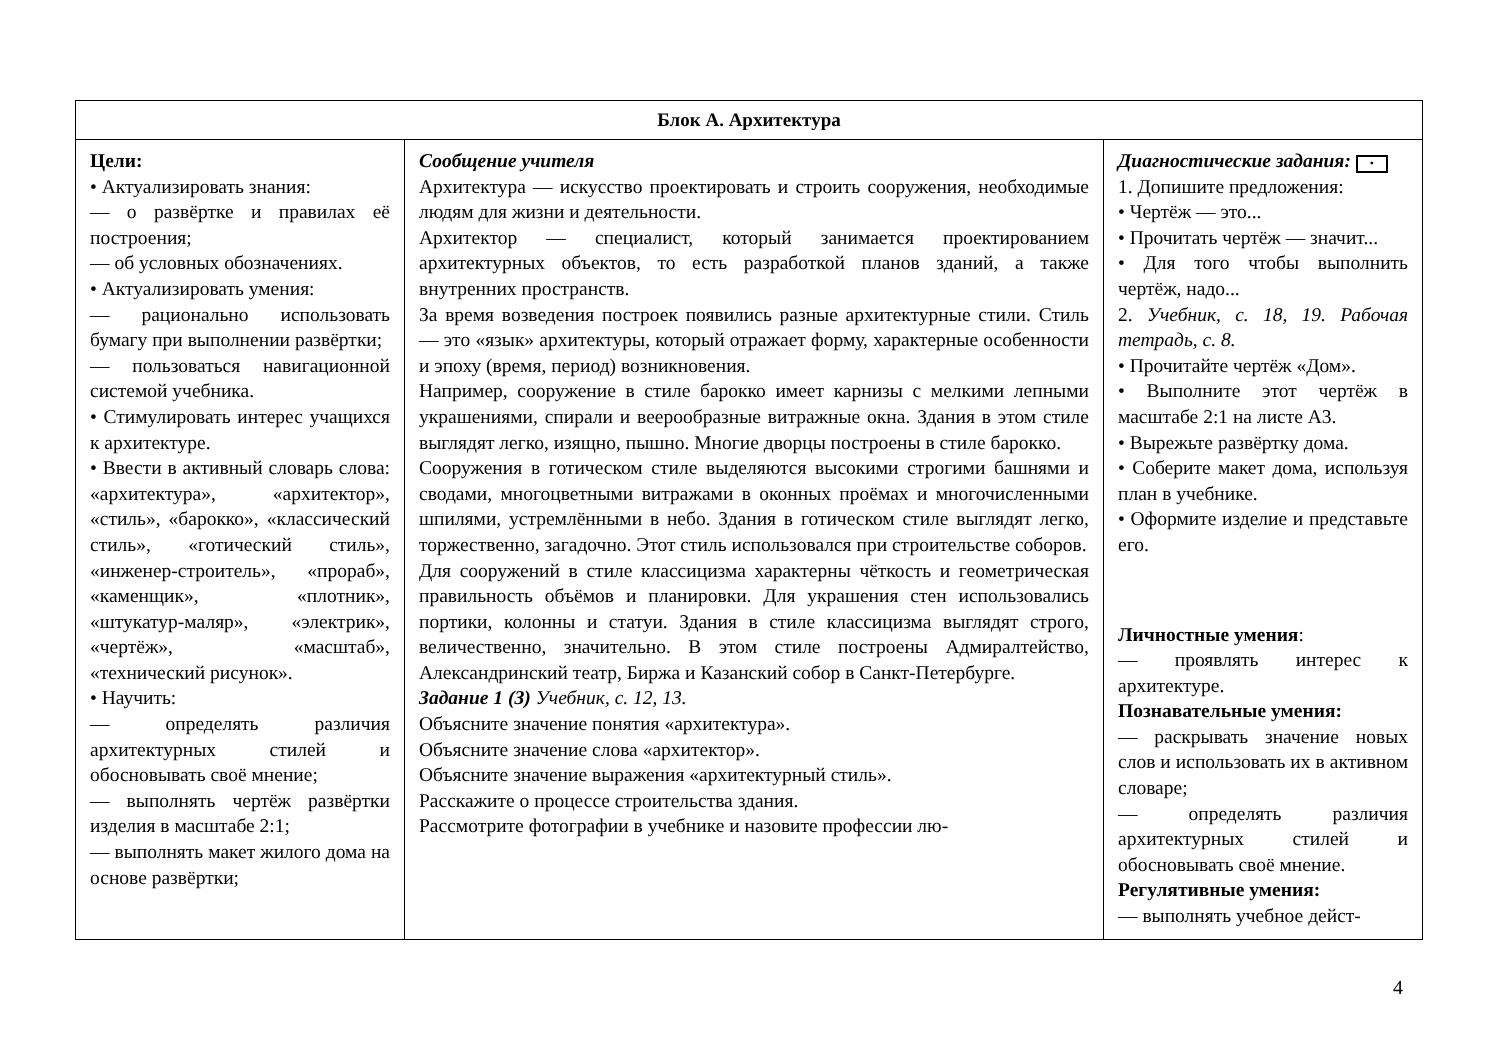| Блок А. Архитектура | | |
| --- | --- | --- |
| Цели: • Актуализировать знания: — о развёртке и правилах её построения; — об условных обозначениях. • Актуализировать умения: — рационально использовать бумагу при выполнении развёртки; — пользоваться навигационной системой учебника. • Стимулировать интерес учащихся к архитектуре. • Ввести в активный словарь слова: «архитектура», «архитектор», «стиль», «барокко», «классический стиль», «готический стиль», «инженер-строитель», «прораб», «каменщик», «плотник», «штукатур-маляр», «электрик», «чертёж», «масштаб», «технический рисунок». • Научить: — определять различия архитектурных стилей и обосновывать своё мнение; — выполнять чертёж развёртки изделия в масштабе 2:1; — выполнять макет жилого дома на основе развёртки; | Сообщение учителя Архитектура — искусство проектировать и строить сооружения, необходимые людям для жизни и деятельности. Архитектор — специалист, который занимается проектированием архитектурных объектов, то есть разработкой планов зданий, а также внутренних пространств. За время возведения построек появились разные архитектурные стили. Стиль — это «язык» архитектуры, который отражает форму, характерные особенности и эпоху (время, период) возникновения. Например, сооружение в стиле барокко имеет карнизы с мелкими лепными украшениями, спирали и веерообразные витражные окна. Здания в этом стиле выглядят легко, изящно, пышно. Многие дворцы построены в стиле барокко. Сооружения в готическом стиле выделяются высокими строгими башнями и сводами, многоцветными витражами в оконных проёмах и многочисленными шпилями, устремлёнными в небо. Здания в готическом стиле выглядят легко, торжественно, загадочно. Этот стиль использовался при строительстве соборов. Для сооружений в стиле классицизма характерны чёткость и геометрическая правильность объёмов и планировки. Для украшения стен использовались портики, колонны и статуи. Здания в стиле классицизма выглядят строго, величественно, значительно. В этом стиле построены Адмиралтейство, Александринский театр, Биржа и Казанский собор в Санкт-Петербурге. Задание 1 (З) Учебник, с. 12, 13. Объясните значение понятия «архитектура». Объясните значение слова «архитектор». Объясните значение выражения «архитектурный стиль». Расскажите о процессе строительства здания. Рассмотрите фотографии в учебнике и назовите профессии лю- | Диагностические задания: • 1. Допишите предложения: • Чертёж — это... • Прочитать чертёж — значит... • Для того чтобы выполнить чертёж, надо... 2. Учебник, с. 18, 19. Рабочая тетрадь, с. 8. • Прочитайте чертёж «Дом». • Выполните этот чертёж в масштабе 2:1 на листе А3. • Вырежьте развёртку дома. • Соберите макет дома, используя план в учебнике. • Оформите изделие и представьте его. Личностные умения : — проявлять интерес к архитектуре. Познавательные умения: — раскрывать значение новых слов и использовать их в активном словаре; — определять различия архитектурных стилей и обосновывать своё мнение. Регулятивные умения: — выполнять учебное дейст- |
4